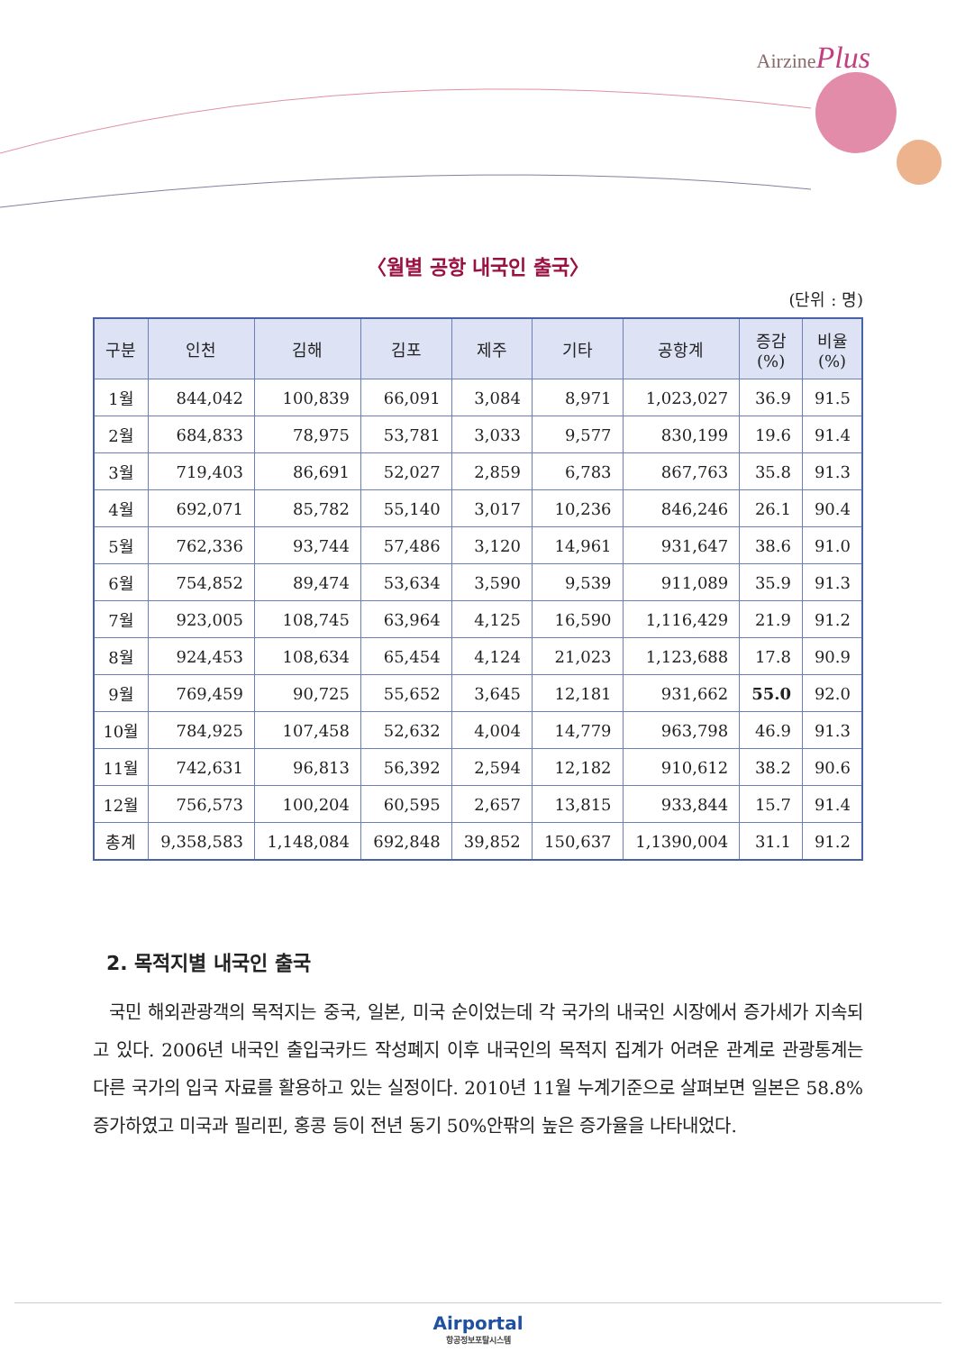AirzinePlus
〈월별 공항 내국인 출국〉
(단위 : 명)
| 구분 | 인천 | 김해 | 김포 | 제주 | 기타 | 공항계 | 증감 (%) | 비율 (%) |
| --- | --- | --- | --- | --- | --- | --- | --- | --- |
| 1월 | 844,042 | 100,839 | 66,091 | 3,084 | 8,971 | 1,023,027 | 36.9 | 91.5 |
| 2월 | 684,833 | 78,975 | 53,781 | 3,033 | 9,577 | 830,199 | 19.6 | 91.4 |
| 3월 | 719,403 | 86,691 | 52,027 | 2,859 | 6,783 | 867,763 | 35.8 | 91.3 |
| 4월 | 692,071 | 85,782 | 55,140 | 3,017 | 10,236 | 846,246 | 26.1 | 90.4 |
| 5월 | 762,336 | 93,744 | 57,486 | 3,120 | 14,961 | 931,647 | 38.6 | 91.0 |
| 6월 | 754,852 | 89,474 | 53,634 | 3,590 | 9,539 | 911,089 | 35.9 | 91.3 |
| 7월 | 923,005 | 108,745 | 63,964 | 4,125 | 16,590 | 1,116,429 | 21.9 | 91.2 |
| 8월 | 924,453 | 108,634 | 65,454 | 4,124 | 21,023 | 1,123,688 | 17.8 | 90.9 |
| 9월 | 769,459 | 90,725 | 55,652 | 3,645 | 12,181 | 931,662 | 55.0 | 92.0 |
| 10월 | 784,925 | 107,458 | 52,632 | 4,004 | 14,779 | 963,798 | 46.9 | 91.3 |
| 11월 | 742,631 | 96,813 | 56,392 | 2,594 | 12,182 | 910,612 | 38.2 | 90.6 |
| 12월 | 756,573 | 100,204 | 60,595 | 2,657 | 13,815 | 933,844 | 15.7 | 91.4 |
| 총계 | 9,358,583 | 1,148,084 | 692,848 | 39,852 | 150,637 | 1,1390,004 | 31.1 | 91.2 |
2. 목적지별 내국인 출국
국민 해외관광객의 목적지는 중국, 일본, 미국 순이었는데 각 국가의 내국인 시장에서 증가세가 지속되고 있다. 2006년 내국인 출입국카드 작성폐지 이후 내국인의 목적지 집계가 어려운 관계로 관광통계는 다른 국가의 입국 자료를 활용하고 있는 실정이다. 2010년 11월 누계기준으로 살펴보면 일본은 58.8% 증가하였고 미국과 필리핀, 홍콩 등이 전년 동기 50%안팎의 높은 증가율을 나타내었다.
Airportal
항공정보포탈시스템